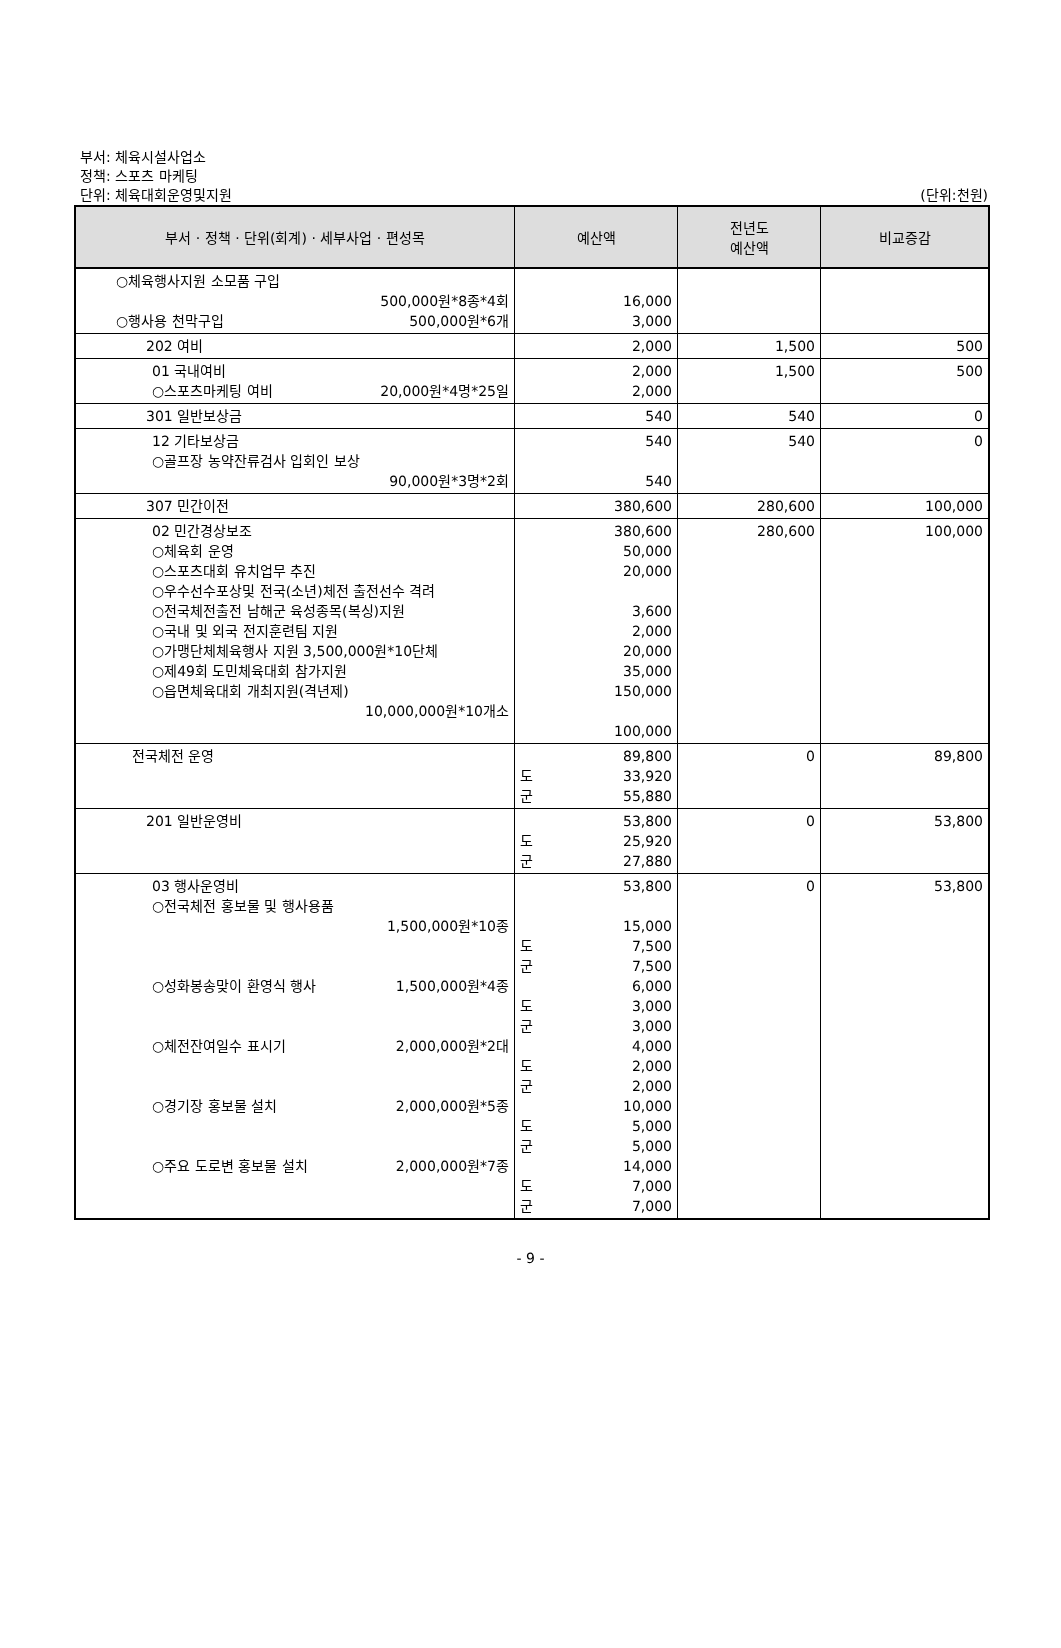부서: 체육시설사업소
정책: 스포츠 마케팅
단위: 체육대회운영및지원 (단위:천원)
| 부서 · 정책 · 단위(회계) · 세부사업 · 편성목 | 예산액 | 전년도 예산액 | 비교증감 |
| --- | --- | --- | --- |
| ○체육행사지원 소모품 구입 500,000원*8종*4회 ○행사용 천막구입 500,000원*6개 | 16,000 3,000 | | |
| 202 여비 | 2,000 | 1,500 | 500 |
| 01 국내여비 ○스포츠마케팅 여비 20,000원*4명*25일 | 2,000 2,000 | 1,500 | 500 |
| 301 일반보상금 | 540 | 540 | 0 |
| 12 기타보상금 ○골프장 농약잔류검사 입회인 보상 90,000원*3명*2회 | 540 540 | 540 | 0 |
| 307 민간이전 | 380,600 | 280,600 | 100,000 |
| 02 민간경상보조 ○체육회 운영 ○스포츠대회 유치업무 추진 ○우수선수포상및 전국(소년)체전 출전선수 격려 ○전국체전출전 남해군 육성종목(복싱)지원 ○국내 및 외국 전지훈련팀 지원 ○가맹단체체육행사 지원 3,500,000원*10단체 ○제49회 도민체육대회 참가지원 ○읍면체육대회 개최지원(격년제) 10,000,000원*10개소 | 380,600 50,000 20,000 3,600 2,000 20,000 35,000 150,000 100,000 | 280,600 | 100,000 |
| 전국체전 운영 | 89,800 도 33,920 군 55,880 | 0 | 89,800 |
| 201 일반운영비 | 53,800 도 25,920 군 27,880 | 0 | 53,800 |
| 03 행사운영비 ○전국체전 홍보물 및 행사용품 1,500,000원*10종 ○성화봉송맞이 환영식 행사 1,500,000원*4종 ○체전잔여일수 표시기 2,000,000원*2대 ○경기장 홍보물 설치 2,000,000원*5종 ○주요 도로변 홍보물 설치 2,000,000원*7종 | 53,800 15,000 도 7,500 군 7,500 6,000 도 3,000 군 3,000 4,000 도 2,000 군 2,000 10,000 도 5,000 군 5,000 14,000 도 7,000 군 7,000 | 0 | 53,800 |
- 9 -